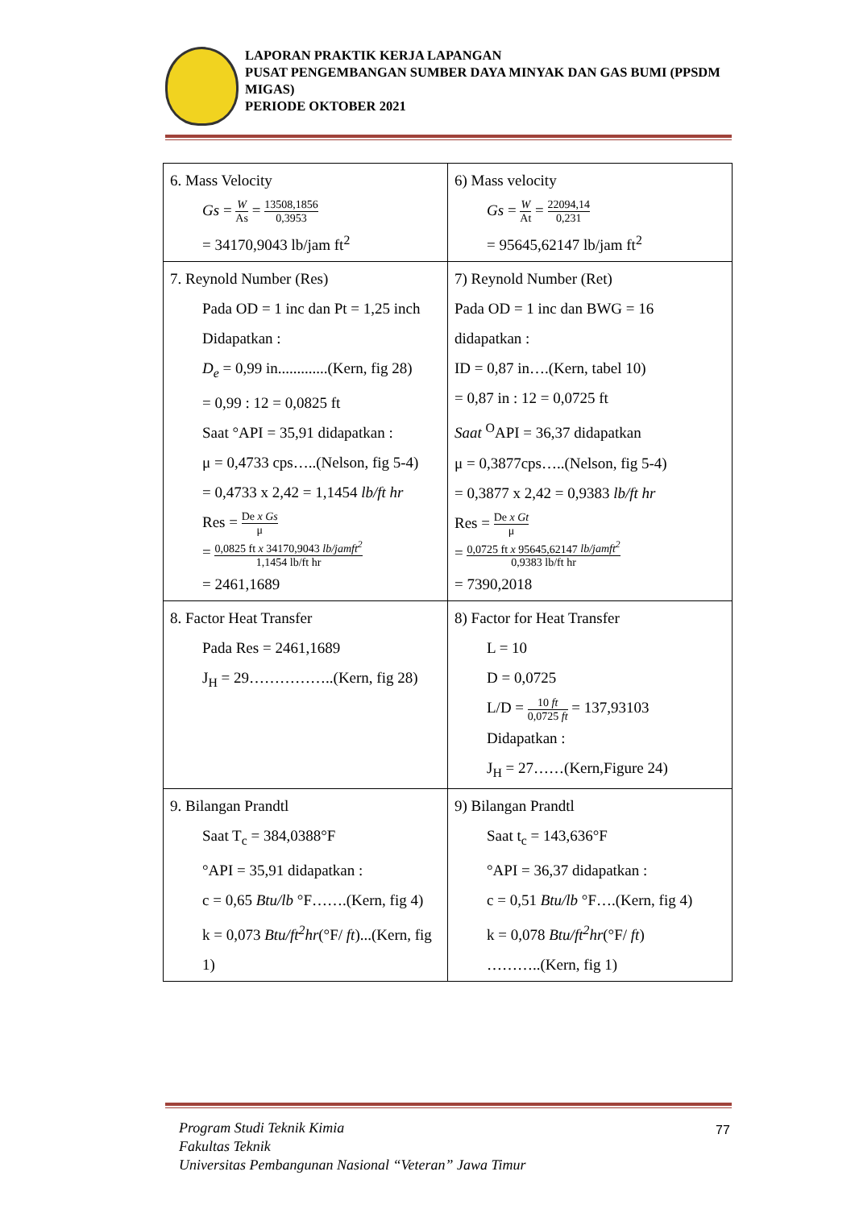LAPORAN PRAKTIK KERJA LAPANGAN
PUSAT PENGEMBANGAN SUMBER DAYA MINYAK DAN GAS BUMI (PPSDM MIGAS)
PERIODE OKTOBER 2021
| 6. Mass Velocity Gs = W As = 13508,1856 0,3953 = 34170,9043 lb/jam ft<sup>2</sup> | 6) Mass velocity Gs = W At = 22094,14 0,231 = 95645,62147 lb/jam ft<sup>2</sup> |
| 7. Reynold Number (Res) Pada OD = 1 inc dan Pt = 1,25 inch Didapatkan : D<sub>e</sub> = 0,99 in.............(Kern, fig 28) = 0,99 : 12 = 0,0825 ft Saat °API = 35,91 didapatkan : μ = 0,4733 cps…..(Nelson, fig 5-4) = 0,4733 x 2,42 = 1,1454 lb/ft hr Res = De x Gs μ = 0,0825 ft x 34170,9043 lb/jamft<sup>2</sup> 1,1454 lb/ft hr = 2461,1689 | 7) Reynold Number (Ret) Pada OD = 1 inc dan BWG = 16 didapatkan : ID = 0,87 in….(Kern, tabel 10) = 0,87 in : 12 = 0,0725 ft Saat <sup>O</sup>API = 36,37 didapatkan μ = 0,3877cps…..(Nelson, fig 5-4) = 0,3877 x 2,42 = 0,9383 lb/ft hr Res = De x Gt μ = 0,0725 ft x 95645,62147 lb/jamft<sup>2</sup> 0,9383 lb/ft hr = 7390,2018 |
| 8. Factor Heat Transfer Pada Res = 2461,1689 J<sub>H</sub> = 29……………..(Kern, fig 28) | 8) Factor for Heat Transfer L = 10 D = 0,0725 L/D = 10 ft 0,0725 ft = 137,93103 Didapatkan : J<sub>H</sub> = 27……(Kern,Figure 24) |
| 9. Bilangan Prandtl Saat T<sub>c</sub> = 384,0388°F °API = 35,91 didapatkan : c = 0,65 Btu/lb °F…….(Kern, fig 4) k = 0,073 Btu/ft<sup>2</sup>hr (°F/ ft )...(Kern, fig 1) | 9) Bilangan Prandtl Saat t<sub>c</sub> = 143,636°F °API = 36,37 didapatkan : c = 0,51 Btu/lb °F….(Kern, fig 4) k = 0,078 Btu/ft<sup>2</sup>hr (°F/ ft ) ………..(Kern, fig 1) |
Program Studi Teknik Kimia
Fakultas Teknik
Universitas Pembangunan Nasional “Veteran” Jawa Timur
77